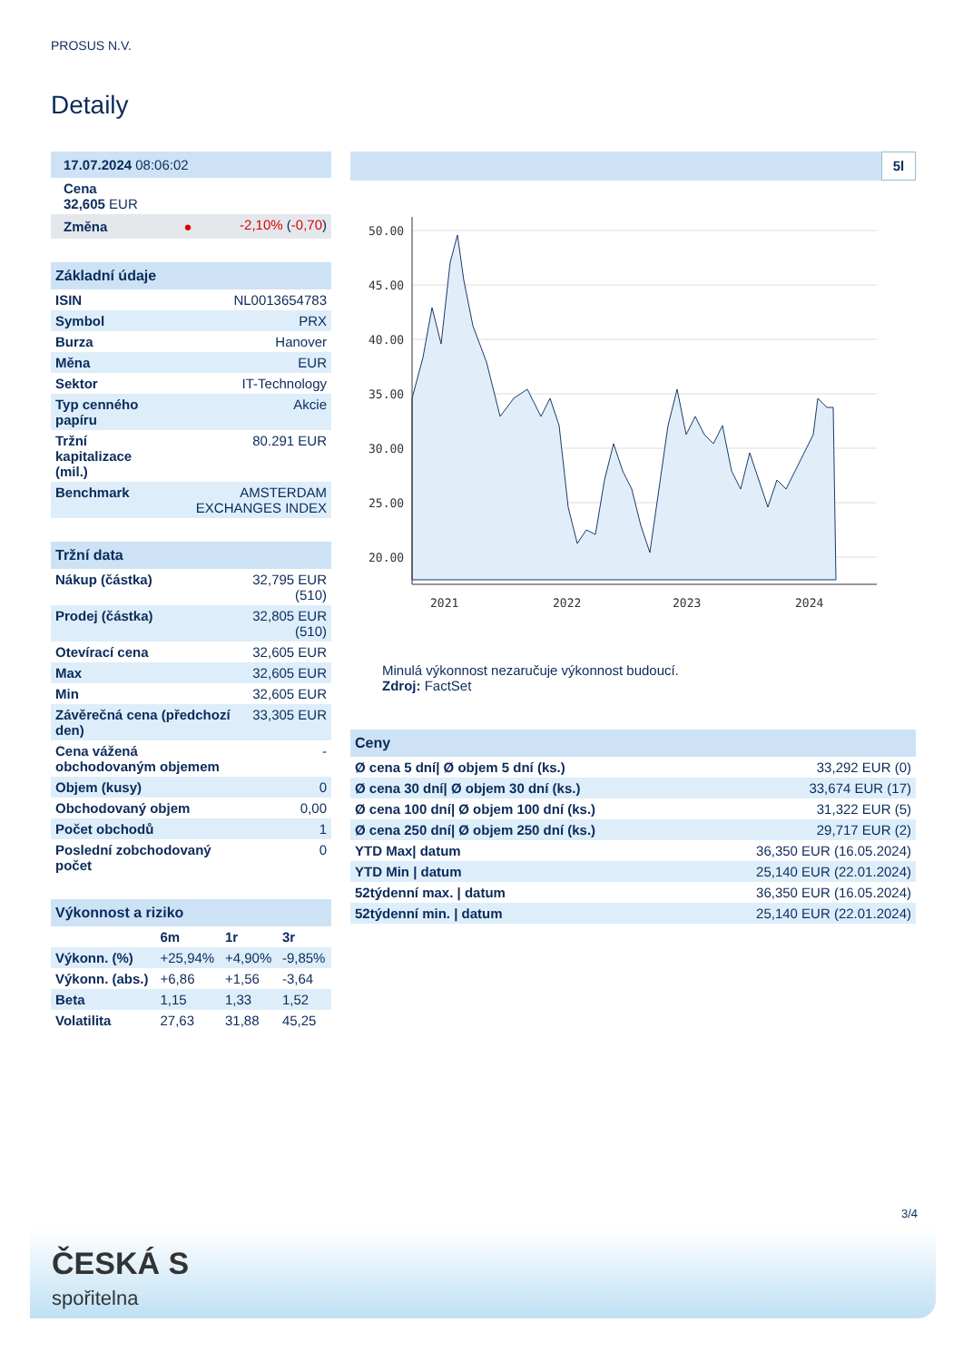PROSUS N.V.
Detaily
| 17.07.2024 08:06:02 | |
| Cena 32,605 EUR | |
| Změna ● | -2,10% ( -0,70 ) |
| Základní údaje | |
| ISIN | NL0013654783 |
| Symbol | PRX |
| Burza | Hanover |
| Měna | EUR |
| Sektor | IT-Technology |
| Typ cenného papíru | Akcie |
| Tržní kapitalizace (mil.) | 80.291 EUR |
| Benchmark | AMSTERDAM EXCHANGES INDEX |
| Tržní data | |
| Nákup (částka) | 32,795 EUR (510) |
| Prodej (částka) | 32,805 EUR (510) |
| Otevírací cena | 32,605 EUR |
| Max | 32,605 EUR |
| Min | 32,605 EUR |
| Závěrečná cena (předchozí den) | 33,305 EUR |
| Cena vážená obchodovaným objemem | - |
| Objem (kusy) | 0 |
| Obchodovaný objem | 0,00 |
| Počet obchodů | 1 |
| Poslední zobchodovaný počet | 0 |
| Výkonnost a riziko | | | |
| | 6m | 1r | 3r |
| Výkonn. (%) | +25,94% | +4,90% | -9,85% |
| Výkonn. (abs.) | +6,86 | +1,56 | -3,64 |
| Beta | 1,15 | 1,33 | 1,52 |
| Volatilita | 27,63 | 31,88 | 45,25 |
5l
50.00
45.00
40.00
35.00
30.00
25.00
20.00
2021
2022
2023
2024
Minulá výkonnost nezaručuje výkonnost budoucí.
Zdroj: FactSet
| Ceny | |
| Ø cena 5 dní/ Ø objem 5 dní (ks.) | 33,292 EUR (0) |
| Ø cena 30 dní/ Ø objem 30 dní (ks.) | 33,674 EUR (17) |
| Ø cena 100 dní/ Ø objem 100 dní (ks.) | 31,322 EUR (5) |
| Ø cena 250 dní/ Ø objem 250 dní (ks.) | 29,717 EUR (2) |
| YTD Max/ datum | 36,350 EUR (16.05.2024) |
| YTD Min / datum | 25,140 EUR (22.01.2024) |
| 52týdenní max. / datum | 36,350 EUR (16.05.2024) |
| 52týdenní min. / datum | 25,140 EUR (22.01.2024) |
3/4
ČESKÁ S
spořitelna